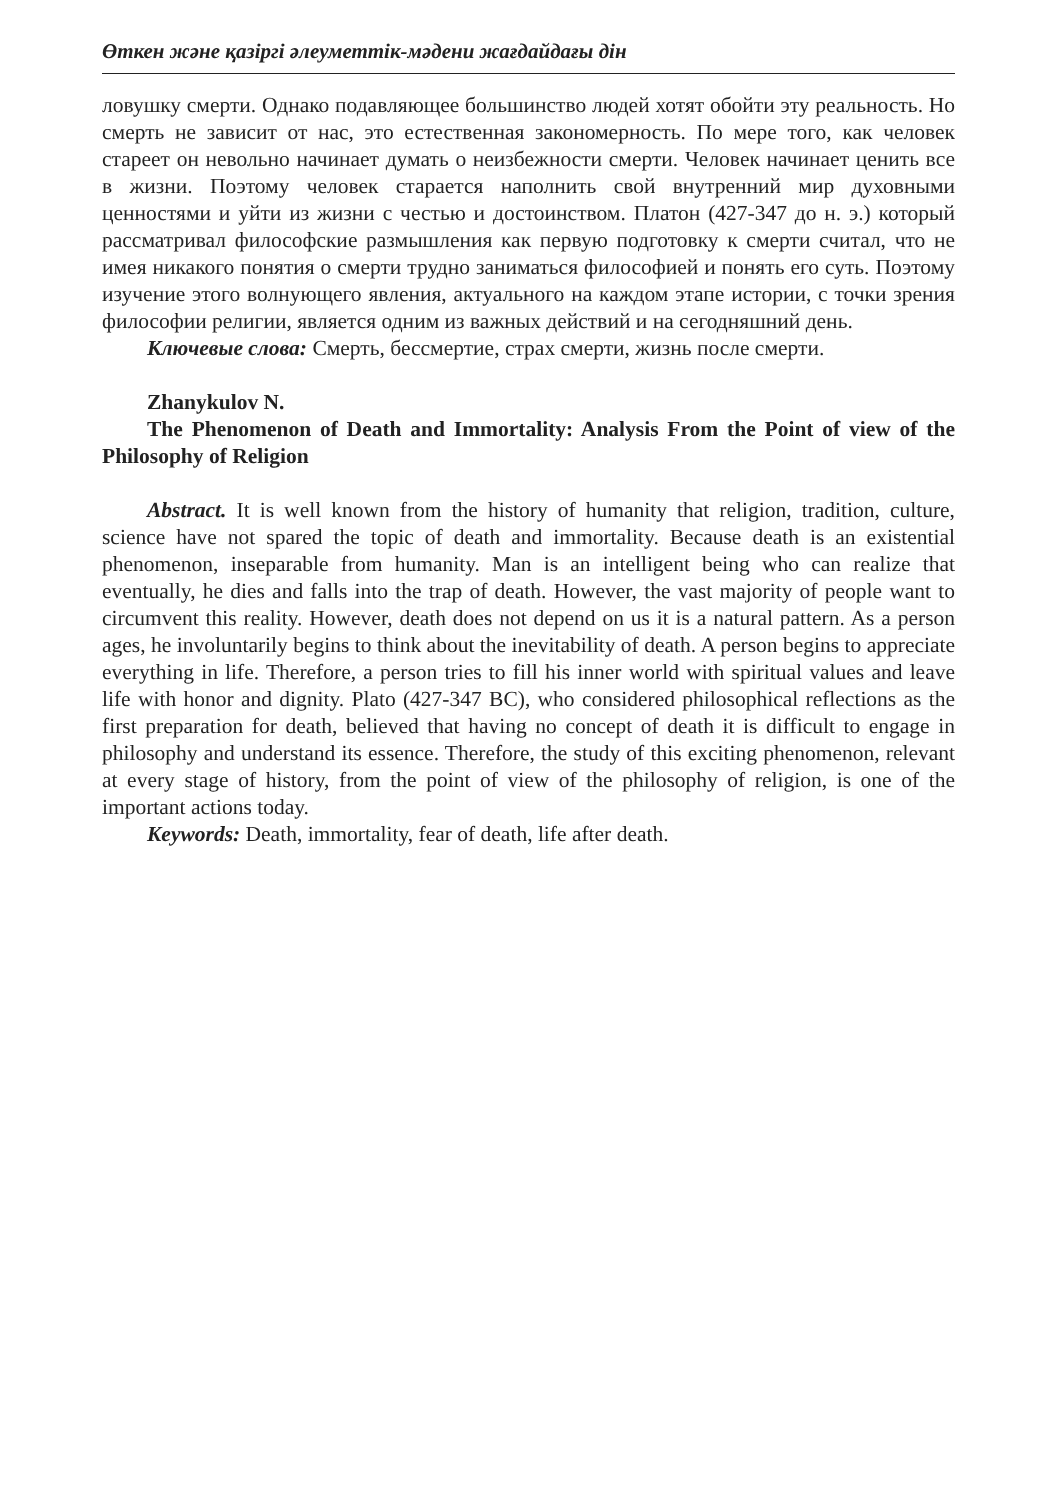Өткен және қазіргі әлеуметтік-мәдени жағдайдағы дін
ловушку смерти. Однако подавляющее большинство людей хотят обойти эту реальность. Но смерть не зависит от нас, это естественная закономерность. По мере того, как человек стареет он невольно начинает думать о неизбежности смерти. Человек начинает ценить все в жизни. Поэтому человек старается наполнить свой внутренний мир духовными ценностями и уйти из жизни с честью и достоинством. Платон (427-347 до н. э.) который рассматривал философские размышления как первую подготовку к смерти считал, что не имея никакого понятия о смерти трудно заниматься философией и понять его суть. Поэтому изучение этого волнующего явления, актуального на каждом этапе истории, с точки зрения философии религии, является одним из важных действий и на сегодняшний день.
Ключевые слова: Смерть, бессмертие, страх смерти, жизнь после смерти.
Zhanykulov N.
The Phenomenon of Death and Immortality: Analysis From the Point of view of the Philosophy of Religion
Abstract. It is well known from the history of humanity that religion, tradition, culture, science have not spared the topic of death and immortality. Because death is an existential phenomenon, inseparable from humanity. Man is an intelligent being who can realize that eventually, he dies and falls into the trap of death. However, the vast majority of people want to circumvent this reality. However, death does not depend on us it is a natural pattern. As a person ages, he involuntarily begins to think about the inevitability of death. A person begins to appreciate everything in life. Therefore, a person tries to fill his inner world with spiritual values and leave life with honor and dignity. Plato (427-347 BC), who considered philosophical reflections as the first preparation for death, believed that having no concept of death it is difficult to engage in philosophy and understand its essence. Therefore, the study of this exciting phenomenon, relevant at every stage of history, from the point of view of the philosophy of religion, is one of the important actions today.
Keywords: Death, immortality, fear of death, life after death.